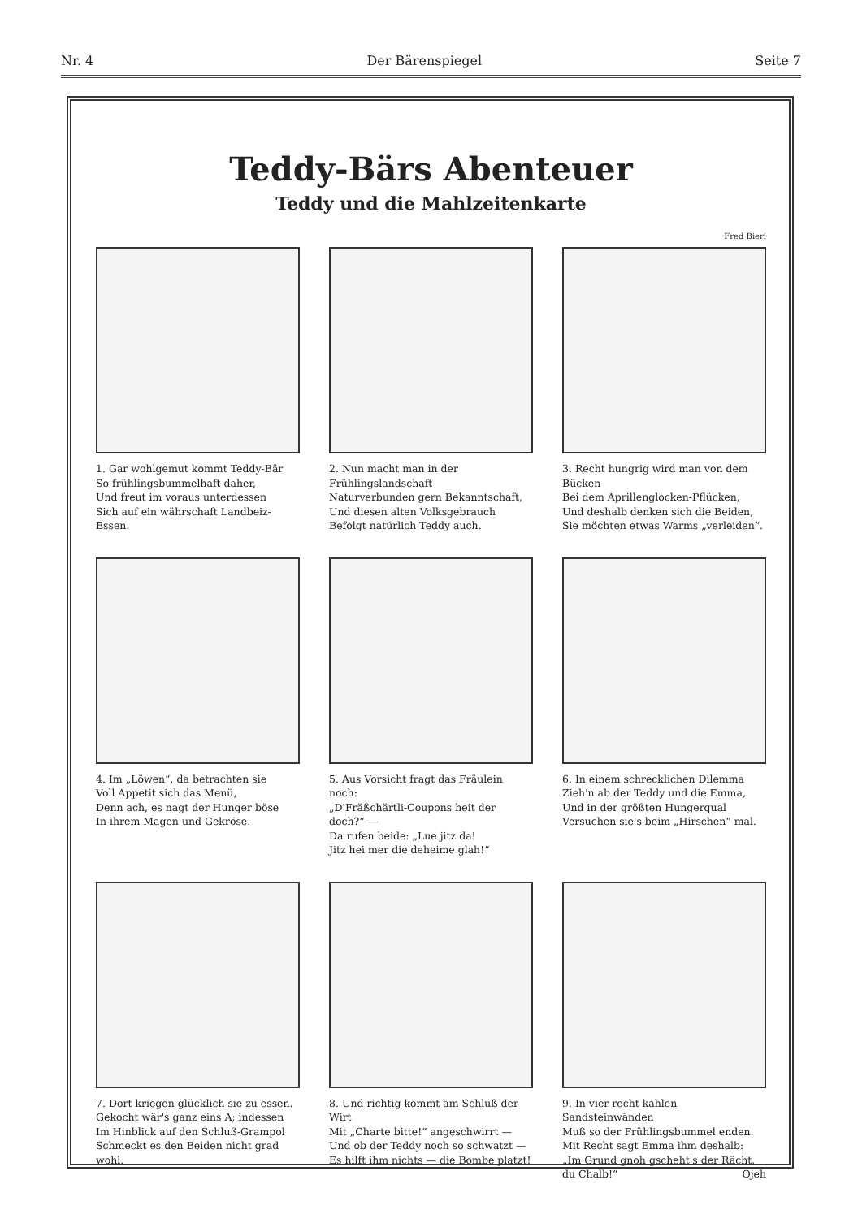Nr. 4 Der Bärenspiegel Seite 7
Teddy-Bärs Abenteuer
Teddy und die Mahlzeitenkarte
Fred Bieri
1. Gar wohlgemut kommt Teddy-Bär
So frühlingsbummelhaft daher,
Und freut im voraus unterdessen
Sich auf ein währschaft Landbeiz-Essen.
2. Nun macht man in der Frühlingslandschaft
Naturverbunden gern Bekanntschaft,
Und diesen alten Volksgebrauch
Befolgt natürlich Teddy auch.
3. Recht hungrig wird man von dem Bücken
Bei dem Aprillenglocken-Pflücken,
Und deshalb denken sich die Beiden,
Sie möchten etwas Warms „verleiden“.
4. Im „Löwen“, da betrachten sie
Voll Appetit sich das Menü,
Denn ach, es nagt der Hunger böse
In ihrem Magen und Gekröse.
5. Aus Vorsicht fragt das Fräulein noch:
„D'Fräßchärtli-Coupons heit der doch?“ —
Da rufen beide: „Lue jitz da!
Jitz hei mer die deheime glah!“
6. In einem schrecklichen Dilemma
Zieh'n ab der Teddy und die Emma,
Und in der größten Hungerqual
Versuchen sie's beim „Hirschen“ mal.
7. Dort kriegen glücklich sie zu essen.
Gekocht wär's ganz eins A; indessen
Im Hinblick auf den Schluß-Grampol
Schmeckt es den Beiden nicht grad wohl.
8. Und richtig kommt am Schluß der Wirt
Mit „Charte bitte!“ angeschwirrt —
Und ob der Teddy noch so schwatzt —
Es hilft ihm nichts — die Bombe platzt!
9. In vier recht kahlen Sandsteinwänden
Muß so der Frühlingsbummel enden.
Mit Recht sagt Emma ihm deshalb:
„Im Grund gnoh gscheht's der Rächt, du Chalb!“ Ojeh